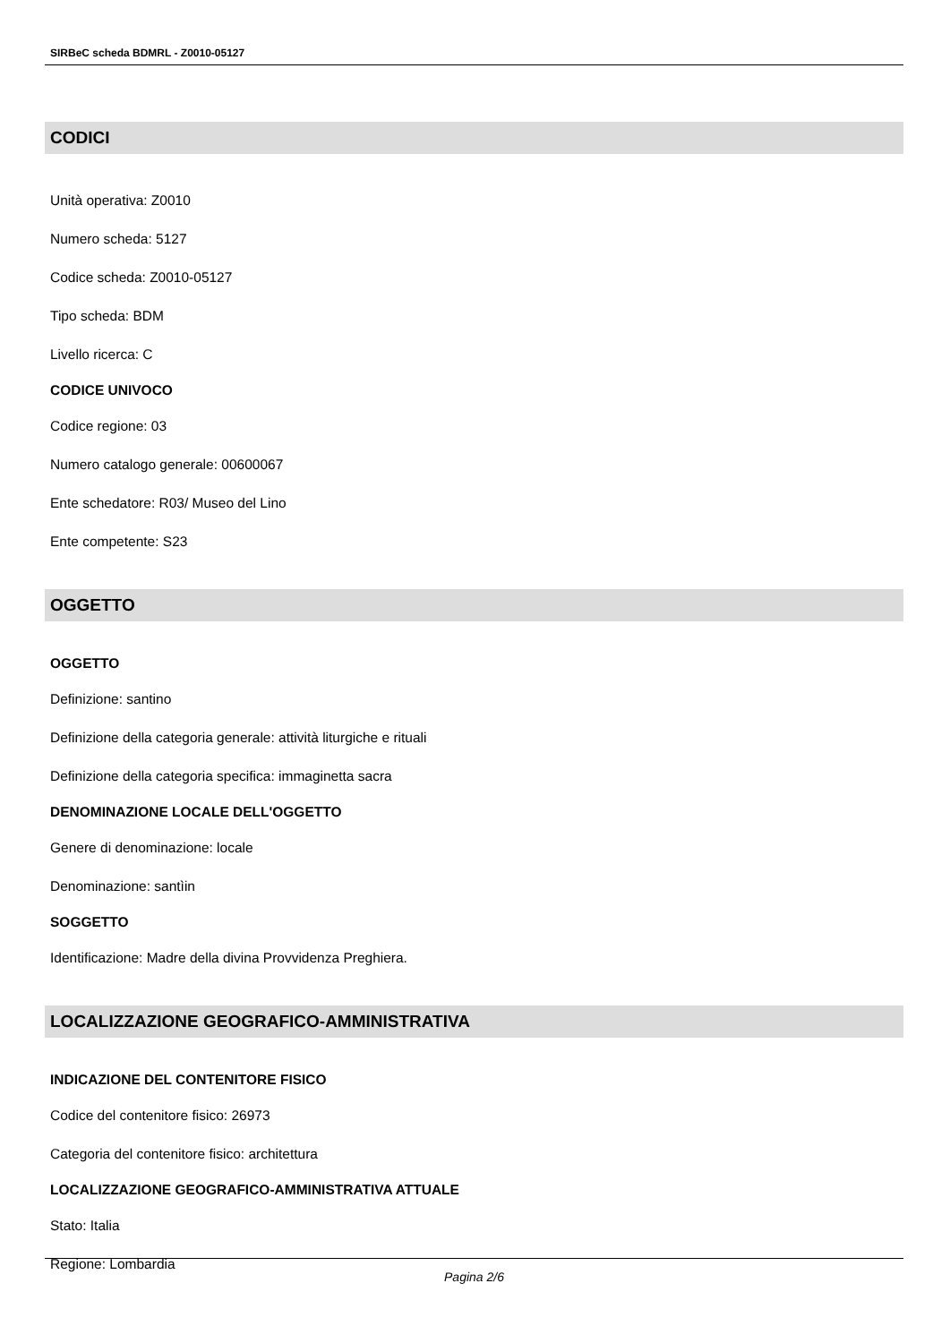SIRBeC scheda BDMRL - Z0010-05127
CODICI
Unità operativa: Z0010
Numero scheda: 5127
Codice scheda: Z0010-05127
Tipo scheda: BDM
Livello ricerca: C
CODICE UNIVOCO
Codice regione: 03
Numero catalogo generale: 00600067
Ente schedatore: R03/ Museo del Lino
Ente competente: S23
OGGETTO
OGGETTO
Definizione: santino
Definizione della categoria generale: attività liturgiche e rituali
Definizione della categoria specifica: immaginetta sacra
DENOMINAZIONE LOCALE DELL'OGGETTO
Genere di denominazione: locale
Denominazione: santìin
SOGGETTO
Identificazione: Madre della divina Provvidenza Preghiera.
LOCALIZZAZIONE GEOGRAFICO-AMMINISTRATIVA
INDICAZIONE DEL CONTENITORE FISICO
Codice del contenitore fisico: 26973
Categoria del contenitore fisico: architettura
LOCALIZZAZIONE GEOGRAFICO-AMMINISTRATIVA ATTUALE
Stato: Italia
Regione: Lombardia
Pagina 2/6